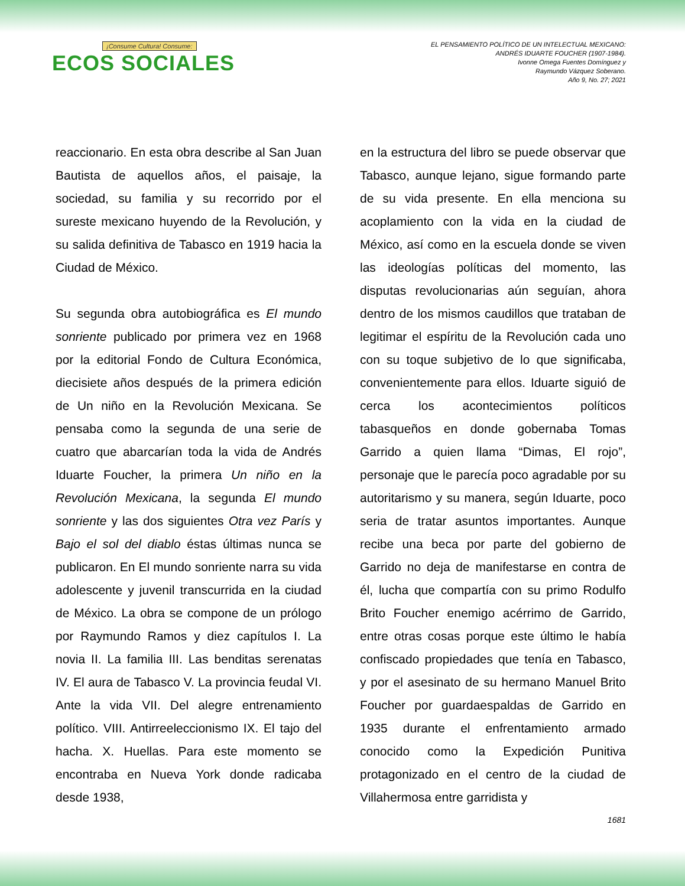¡Consume Cultura! Consume:
ECOS SOCIALES
EL PENSAMIENTO POLÍTICO DE UN INTELECTUAL MEXICANO:
ANDRÉS IDUARTE FOUCHER (1907-1984).
Ivonne Omega Fuentes Domínguez y
Raymundo Vázquez Soberano.
Año 9, No. 27; 2021
reaccionario. En esta obra describe al San Juan Bautista de aquellos años, el paisaje, la sociedad, su familia y su recorrido por el sureste mexicano huyendo de la Revolución, y su salida definitiva de Tabasco en 1919 hacia la Ciudad de México.
Su segunda obra autobiográfica es El mundo sonriente publicado por primera vez en 1968 por la editorial Fondo de Cultura Económica, diecisiete años después de la primera edición de Un niño en la Revolución Mexicana. Se pensaba como la segunda de una serie de cuatro que abarcarían toda la vida de Andrés Iduarte Foucher, la primera Un niño en la Revolución Mexicana, la segunda El mundo sonriente y las dos siguientes Otra vez París y Bajo el sol del diablo éstas últimas nunca se publicaron. En El mundo sonriente narra su vida adolescente y juvenil transcurrida en la ciudad de México. La obra se compone de un prólogo por Raymundo Ramos y diez capítulos I. La novia II. La familia III. Las benditas serenatas IV. El aura de Tabasco V. La provincia feudal VI. Ante la vida VII. Del alegre entrenamiento político. VIII. Antirreeleccionismo IX. El tajo del hacha. X. Huellas. Para este momento se encontraba en Nueva York donde radicaba desde 1938,
en la estructura del libro se puede observar que Tabasco, aunque lejano, sigue formando parte de su vida presente. En ella menciona su acoplamiento con la vida en la ciudad de México, así como en la escuela donde se viven las ideologías políticas del momento, las disputas revolucionarias aún seguían, ahora dentro de los mismos caudillos que trataban de legitimar el espíritu de la Revolución cada uno con su toque subjetivo de lo que significaba, convenientemente para ellos. Iduarte siguió de cerca los acontecimientos políticos tabasqueños en donde gobernaba Tomas Garrido a quien llama “Dimas, El rojo”, personaje que le parecía poco agradable por su autoritarismo y su manera, según Iduarte, poco seria de tratar asuntos importantes. Aunque recibe una beca por parte del gobierno de Garrido no deja de manifestarse en contra de él, lucha que compartía con su primo Rodulfo Brito Foucher enemigo acérrimo de Garrido, entre otras cosas porque este último le había confiscado propiedades que tenía en Tabasco, y por el asesinato de su hermano Manuel Brito Foucher por guardaespaldas de Garrido en 1935 durante el enfrentamiento armado conocido como la Expedición Punitiva protagonizado en el centro de la ciudad de Villahermosa entre garridista y
1681